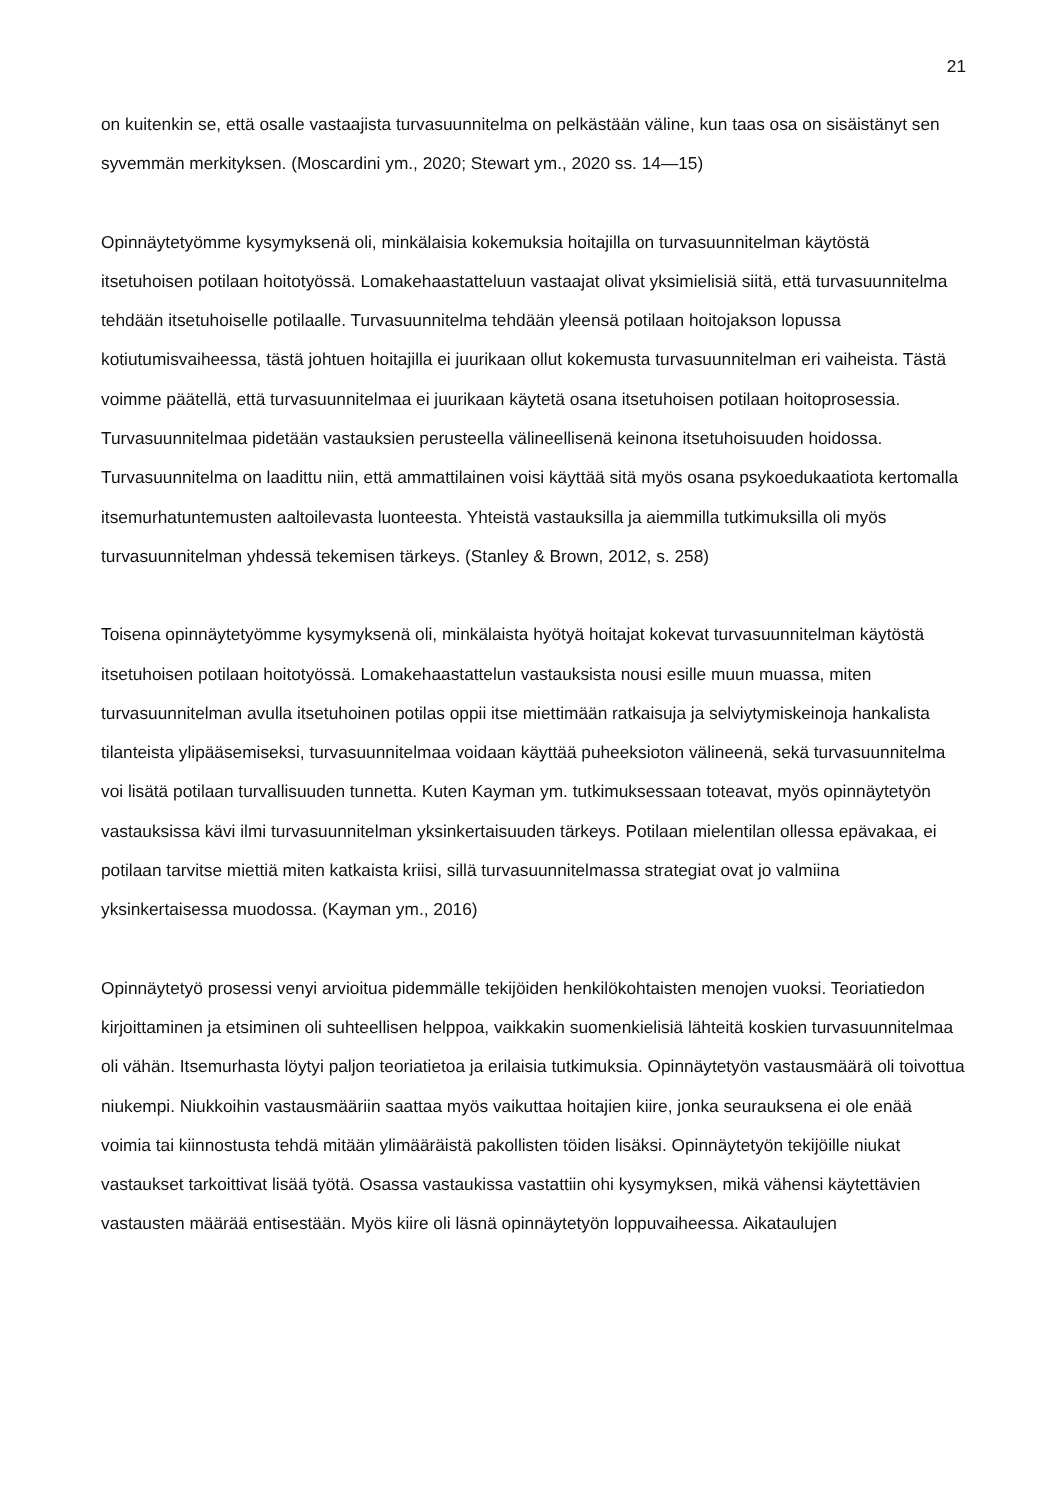21
on kuitenkin se, että osalle vastaajista turvasuunnitelma on pelkästään väline, kun taas osa on sisäistänyt sen syvemmän merkityksen. (Moscardini ym., 2020; Stewart ym., 2020 ss. 14—15)
Opinnäytetyömme kysymyksenä oli, minkälaisia kokemuksia hoitajilla on turvasuunnitelman käytöstä itsetuhoisen potilaan hoitotyössä. Lomakehaastatteluun vastaajat olivat yksimielisiä siitä, että turvasuunnitelma tehdään itsetuhoiselle potilaalle. Turvasuunnitelma tehdään yleensä potilaan hoitojakson lopussa kotiutumisvaiheessa, tästä johtuen hoitajilla ei juurikaan ollut kokemusta turvasuunnitelman eri vaiheista. Tästä voimme päätellä, että turvasuunnitelmaa ei juurikaan käytetä osana itsetuhoisen potilaan hoitoprosessia. Turvasuunnitelmaa pidetään vastauksien perusteella välineellisenä keinona itsetuhoisuuden hoidossa. Turvasuunnitelma on laadittu niin, että ammattilainen voisi käyttää sitä myös osana psykoedukaatiota kertomalla itsemurhatuntemusten aaltoilevasta luonteesta. Yhteistä vastauksilla ja aiemmilla tutkimuksilla oli myös turvasuunnitelman yhdessä tekemisen tärkeys. (Stanley & Brown, 2012, s. 258)
Toisena opinnäytetyömme kysymyksenä oli, minkälaista hyötyä hoitajat kokevat turvasuunnitelman käytöstä itsetuhoisen potilaan hoitotyössä. Lomakehaastattelun vastauksista nousi esille muun muassa, miten turvasuunnitelman avulla itsetuhoinen potilas oppii itse miettimään ratkaisuja ja selviytymiskeinoja hankalista tilanteista ylipääsemiseksi, turvasuunnitelmaa voidaan käyttää puheeksioton välineenä, sekä turvasuunnitelma voi lisätä potilaan turvallisuuden tunnetta. Kuten Kayman ym. tutkimuksessaan toteavat, myös opinnäytetyön vastauksissa kävi ilmi turvasuunnitelman yksinkertaisuuden tärkeys. Potilaan mielentilan ollessa epävakaa, ei potilaan tarvitse miettiä miten katkaista kriisi, sillä turvasuunnitelmassa strategiat ovat jo valmiina yksinkertaisessa muodossa. (Kayman ym., 2016)
Opinnäytetyö prosessi venyi arvioitua pidemmälle tekijöiden henkilökohtaisten menojen vuoksi. Teoriatiedon kirjoittaminen ja etsiminen oli suhteellisen helppoa, vaikkakin suomenkielisiä lähteitä koskien turvasuunnitelmaa oli vähän. Itsemurhasta löytyi paljon teoriatietoa ja erilaisia tutkimuksia. Opinnäytetyön vastausmäärä oli toivottua niukempi. Niukkoihin vastausmääriin saattaa myös vaikuttaa hoitajien kiire, jonka seurauksena ei ole enää voimia tai kiinnostusta tehdä mitään ylimääräistä pakollisten töiden lisäksi. Opinnäytetyön tekijöille niukat vastaukset tarkoittivat lisää työtä. Osassa vastaukissa vastattiin ohi kysymyksen, mikä vähensi käytettävien vastausten määrää entisestään. Myös kiire oli läsnä opinnäytetyön loppuvaiheessa. Aikataulujen